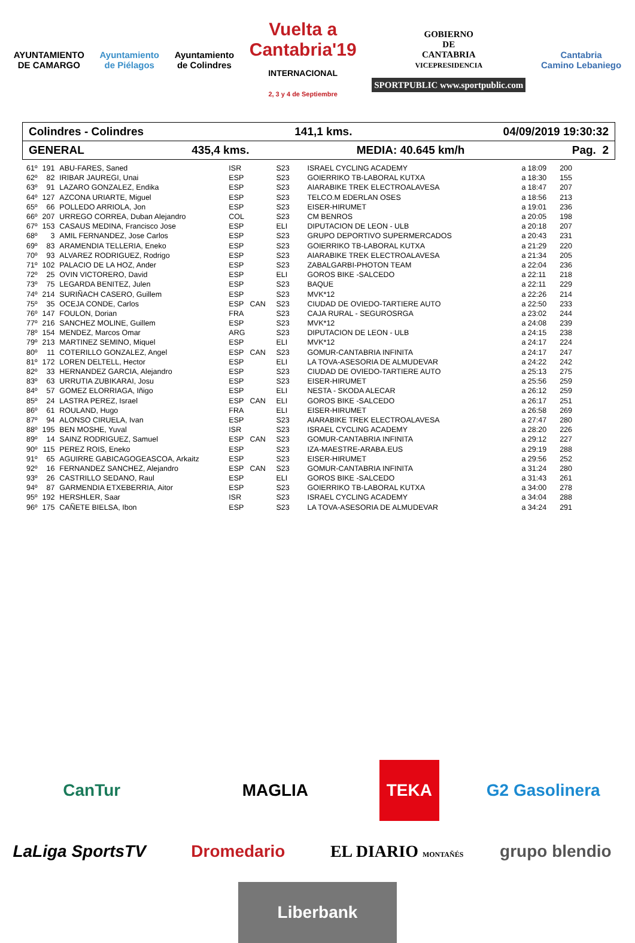AYUNTAMIENTO
DE CAMARGO
Ayuntamiento
de Piélagos
Ayuntamiento
de Colindres
Vuelta a
Cantabria'19
INTERNACIONAL
2, 3 y 4 de Septiembre
GOBIERNO
DE
CANTABRIA
VICEPRESIDENCIA
SPORTPUBLIC www.sportpublic.com
Cantabria
Camino Lebaniego
Colindres - Colindres 141,1 kms. 04/09/2019 19:30:32
GENERAL 435,4 kms. MEDIA: 40.645 km/h Pag. 2
| 61º | 191 | ABU-FARES, Saned | ISR | | S23 | ISRAEL CYCLING ACADEMY | a 18:09 | 200 |
| 62º | 82 | IRIBAR JAUREGI, Unai | ESP | | S23 | GOIERRIKO TB-LABORAL KUTXA | a 18:30 | 155 |
| 63º | 91 | LAZARO GONZALEZ, Endika | ESP | | S23 | AIARABIKE TREK ELECTROALAVESA | a 18:47 | 207 |
| 64º | 127 | AZCONA URIARTE, Miguel | ESP | | S23 | TELCO.M EDERLAN OSES | a 18:56 | 213 |
| 65º | 66 | POLLEDO ARRIOLA, Jon | ESP | | S23 | EISER-HIRUMET | a 19:01 | 236 |
| 66º | 207 | URREGO CORREA, Duban Alejandro | COL | | S23 | CM BENROS | a 20:05 | 198 |
| 67º | 153 | CASAUS MEDINA, Francisco Jose | ESP | | ELI | DIPUTACION DE LEON - ULB | a 20:18 | 207 |
| 68º | 3 | AMIL FERNANDEZ, Jose Carlos | ESP | | S23 | GRUPO DEPORTIVO SUPERMERCADOS | a 20:43 | 231 |
| 69º | 83 | ARAMENDIA TELLERIA, Eneko | ESP | | S23 | GOIERRIKO TB-LABORAL KUTXA | a 21:29 | 220 |
| 70º | 93 | ALVAREZ RODRIGUEZ, Rodrigo | ESP | | S23 | AIARABIKE TREK ELECTROALAVESA | a 21:34 | 205 |
| 71º | 102 | PALACIO DE LA HOZ, Ander | ESP | | S23 | ZABALGARBI-PHOTON TEAM | a 22:04 | 236 |
| 72º | 25 | OVIN VICTORERO, David | ESP | | ELI | GOROS BIKE -SALCEDO | a 22:11 | 218 |
| 73º | 75 | LEGARDA BENITEZ, Julen | ESP | | S23 | BAQUE | a 22:11 | 229 |
| 74º | 214 | SURIÑACH CASERO, Guillem | ESP | | S23 | MVK*12 | a 22:26 | 214 |
| 75º | 35 | OCEJA CONDE, Carlos | ESP | CAN | S23 | CIUDAD DE OVIEDO-TARTIERE AUTO | a 22:50 | 233 |
| 76º | 147 | FOULON, Dorian | FRA | | S23 | CAJA RURAL - SEGUROSRGA | a 23:02 | 244 |
| 77º | 216 | SANCHEZ MOLINE, Guillem | ESP | | S23 | MVK*12 | a 24:08 | 239 |
| 78º | 154 | MENDEZ, Marcos Omar | ARG | | S23 | DIPUTACION DE LEON - ULB | a 24:15 | 238 |
| 79º | 213 | MARTINEZ SEMINO, Miquel | ESP | | ELI | MVK*12 | a 24:17 | 224 |
| 80º | 11 | COTERILLO GONZALEZ, Angel | ESP | CAN | S23 | GOMUR-CANTABRIA INFINITA | a 24:17 | 247 |
| 81º | 172 | LOREN DELTELL, Hector | ESP | | ELI | LA TOVA-ASESORIA DE ALMUDEVAR | a 24:22 | 242 |
| 82º | 33 | HERNANDEZ GARCIA, Alejandro | ESP | | S23 | CIUDAD DE OVIEDO-TARTIERE AUTO | a 25:13 | 275 |
| 83º | 63 | URRUTIA ZUBIKARAI, Josu | ESP | | S23 | EISER-HIRUMET | a 25:56 | 259 |
| 84º | 57 | GOMEZ ELORRIAGA, Iñigo | ESP | | ELI | NESTA - SKODA ALECAR | a 26:12 | 259 |
| 85º | 24 | LASTRA PEREZ, Israel | ESP | CAN | ELI | GOROS BIKE -SALCEDO | a 26:17 | 251 |
| 86º | 61 | ROULAND, Hugo | FRA | | ELI | EISER-HIRUMET | a 26:58 | 269 |
| 87º | 94 | ALONSO CIRUELA, Ivan | ESP | | S23 | AIARABIKE TREK ELECTROALAVESA | a 27:47 | 280 |
| 88º | 195 | BEN MOSHE, Yuval | ISR | | S23 | ISRAEL CYCLING ACADEMY | a 28:20 | 226 |
| 89º | 14 | SAINZ RODRIGUEZ, Samuel | ESP | CAN | S23 | GOMUR-CANTABRIA INFINITA | a 29:12 | 227 |
| 90º | 115 | PEREZ ROIS, Eneko | ESP | | S23 | IZA-MAESTRE-ARABA.EUS | a 29:19 | 288 |
| 91º | 65 | AGUIRRE GABICAGOGEASCOA, Arkaitz | ESP | | S23 | EISER-HIRUMET | a 29:56 | 252 |
| 92º | 16 | FERNANDEZ SANCHEZ, Alejandro | ESP | CAN | S23 | GOMUR-CANTABRIA INFINITA | a 31:24 | 280 |
| 93º | 26 | CASTRILLO SEDANO, Raul | ESP | | ELI | GOROS BIKE -SALCEDO | a 31:43 | 261 |
| 94º | 87 | GARMENDIA ETXEBERRIA, Aitor | ESP | | S23 | GOIERRIKO TB-LABORAL KUTXA | a 34:00 | 278 |
| 95º | 192 | HERSHLER, Saar | ISR | | S23 | ISRAEL CYCLING ACADEMY | a 34:04 | 288 |
| 96º | 175 | CAÑETE BIELSA, Ibon | ESP | | S23 | LA TOVA-ASESORIA DE ALMUDEVAR | a 34:24 | 291 |
CanTur MAGLIA TEKA G2 Gasolinera LaLiga SportsTV Dromedario EL DIARIO MONTAÑÉS grupo blendio Liberbank